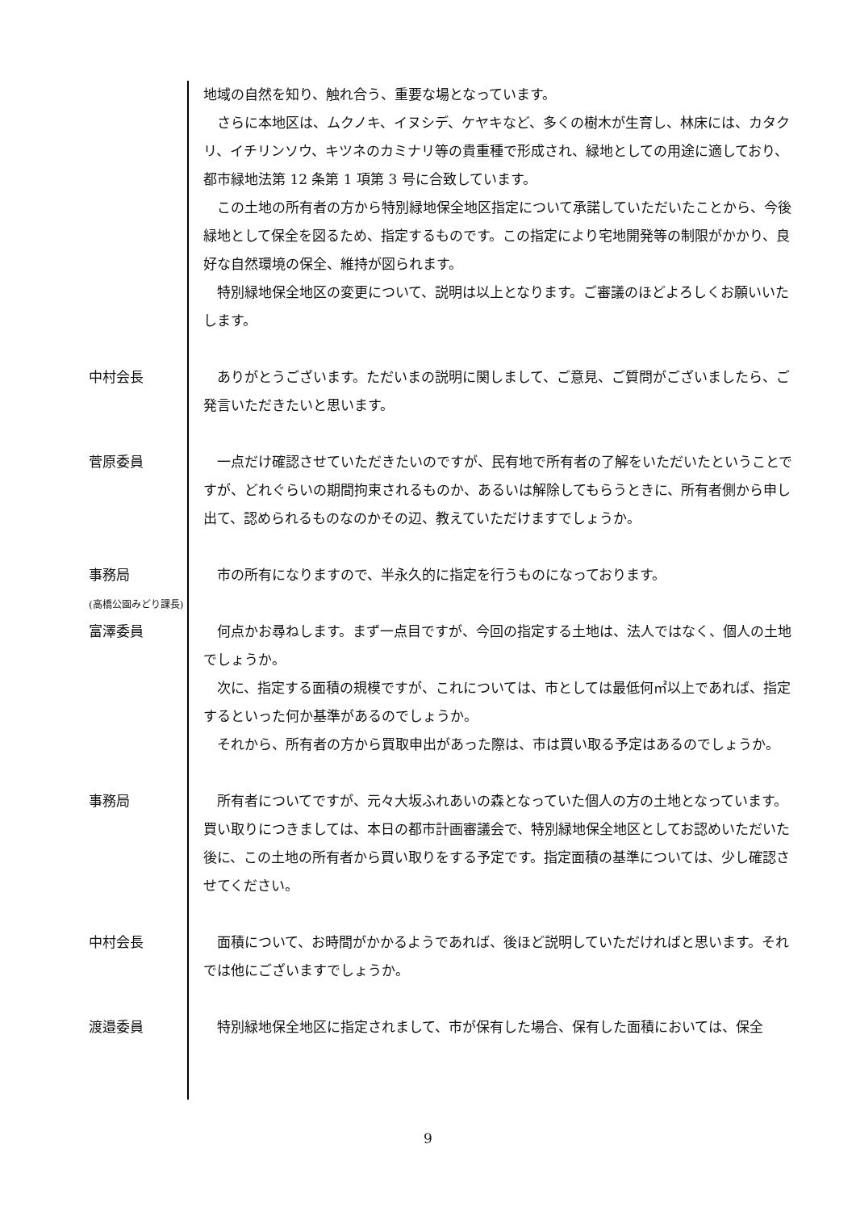地域の自然を知り、触れ合う、重要な場となっています。
　さらに本地区は、ムクノキ、イヌシデ、ケヤキなど、多くの樹木が生育し、林床には、カタクリ、イチリンソウ、キツネのカミナリ等の貴重種で形成され、緑地としての用途に適しており、都市緑地法第 12 条第 1 項第 3 号に合致しています。
　この土地の所有者の方から特別緑地保全地区指定について承諾していただいたことから、今後緑地として保全を図るため、指定するものです。この指定により宅地開発等の制限がかかり、良好な自然環境の保全、維持が図られます。
　特別緑地保全地区の変更について、説明は以上となります。ご審議のほどよろしくお願いいたします。
中村会長 　ありがとうございます。ただいまの説明に関しまして、ご意見、ご質問がございましたら、ご発言いただきたいと思います。
菅原委員 　一点だけ確認させていただきたいのですが、民有地で所有者の了解をいただいたということですが、どれぐらいの期間拘束されるものか、あるいは解除してもらうときに、所有者側から申し出て、認められるものなのかその辺、教えていただけますでしょうか。
事務局
(高橋公園みどり課長)
　市の所有になりますので、半永久的に指定を行うものになっております。
富澤委員 　何点かお尋ねします。まず一点目ですが、今回の指定する土地は、法人ではなく、個人の土地でしょうか。
　次に、指定する面積の規模ですが、これについては、市としては最低何㎡以上であれば、指定するといった何か基準があるのでしょうか。
　それから、所有者の方から買取申出があった際は、市は買い取る予定はあるのでしょうか。
事務局 　所有者についてですが、元々大坂ふれあいの森となっていた個人の方の土地となっています。買い取りにつきましては、本日の都市計画審議会で、特別緑地保全地区としてお認めいただいた後に、この土地の所有者から買い取りをする予定です。指定面積の基準については、少し確認させてください。
中村会長 　面積について、お時間がかかるようであれば、後ほど説明していただければと思います。それでは他にございますでしょうか。
渡邉委員 　特別緑地保全地区に指定されまして、市が保有した場合、保有した面積においては、保全
9